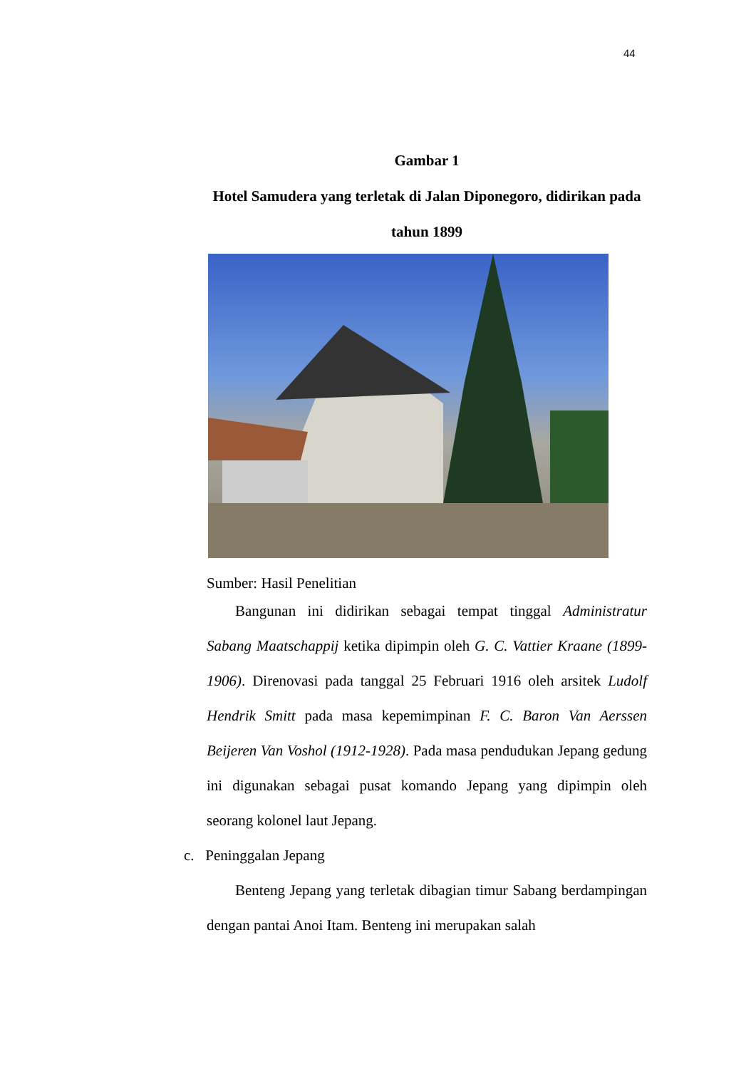44
Gambar 1
Hotel Samudera yang terletak di Jalan Diponegoro, didirikan pada tahun 1899
Sumber: Hasil Penelitian
Bangunan ini didirikan sebagai tempat tinggal Administratur Sabang Maatschappij ketika dipimpin oleh G. C. Vattier Kraane (1899-1906). Direnovasi pada tanggal 25 Februari 1916 oleh arsitek Ludolf Hendrik Smitt pada masa kepemimpinan F. C. Baron Van Aerssen Beijeren Van Voshol (1912-1928). Pada masa pendudukan Jepang gedung ini digunakan sebagai pusat komando Jepang yang dipimpin oleh seorang kolonel laut Jepang.
c. Peninggalan Jepang
Benteng Jepang yang terletak dibagian timur Sabang berdampingan dengan pantai Anoi Itam. Benteng ini merupakan salah